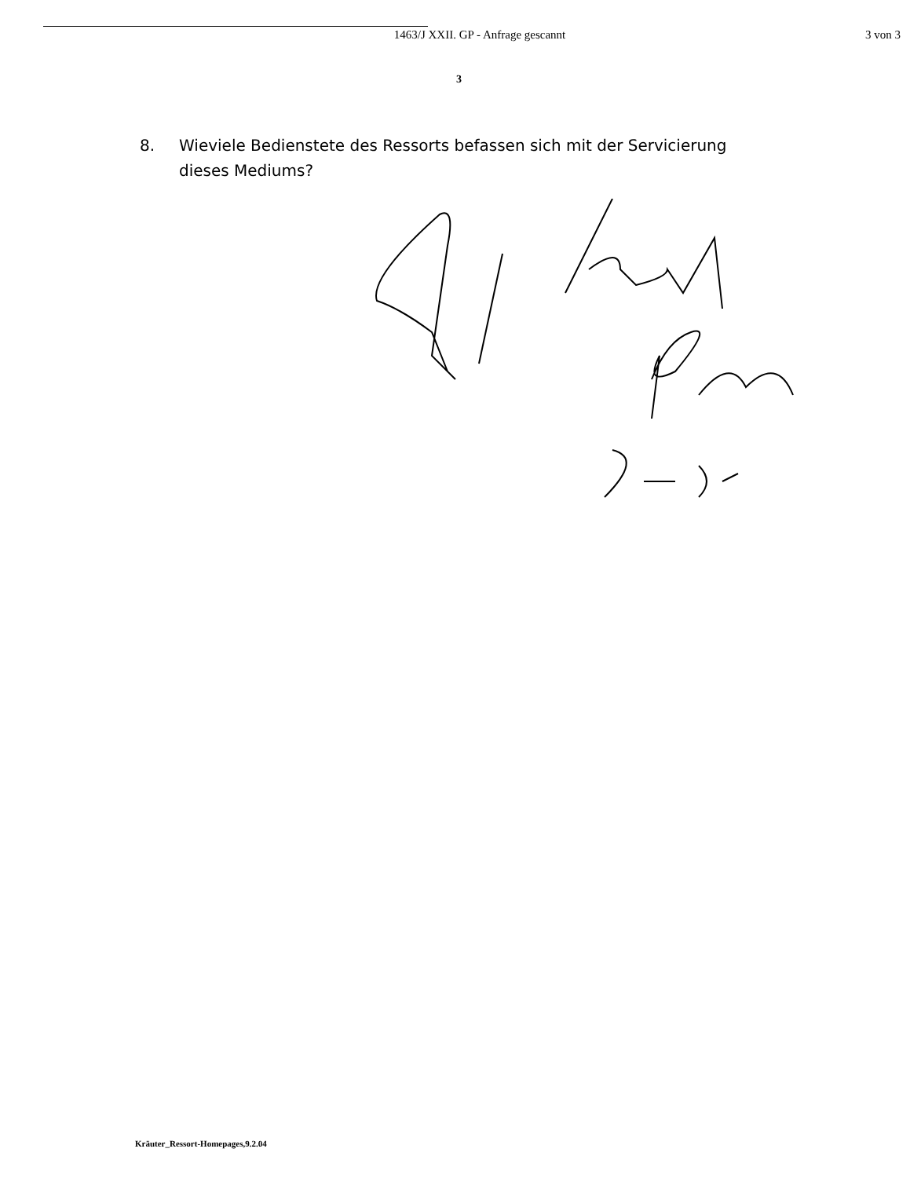1463/J XXII. GP - Anfrage gescannt
3 von 3
3
8. Wieviele Bedienstete des Ressorts befassen sich mit der Servicierung dieses Mediums?
Kräuter_Ressort-Homepages,9.2.04